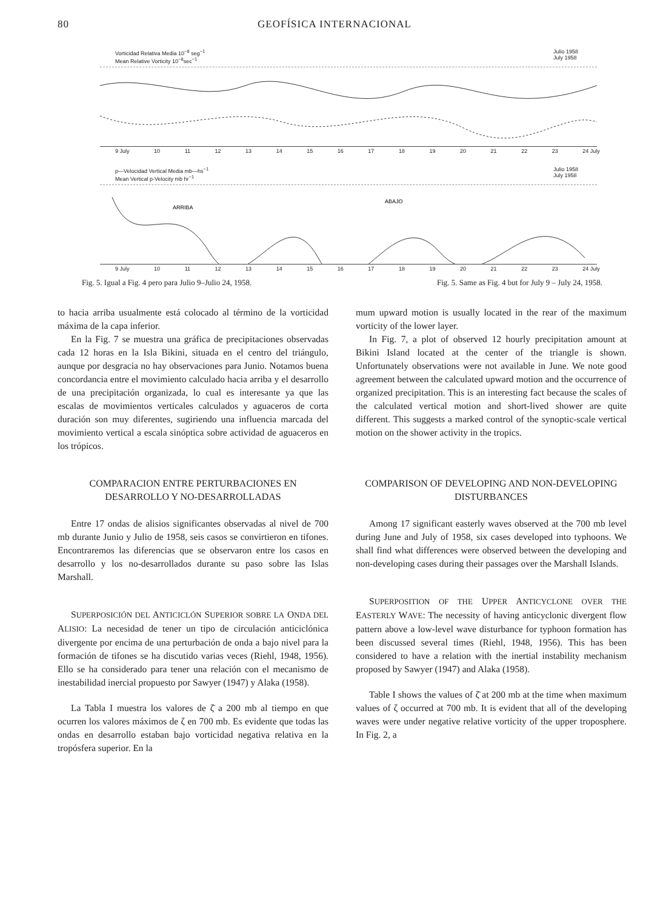80 GEOFÍSICA INTERNACIONAL
Vorticidad Relativa Media 10<sup>−8</sup> seg<sup>−1</sup>
Mean Relative Vorticity 10<sup>−8</sup>sec<sup>−1</sup> Julio 1958
July 1958
9 July 10 11 12 13 14 15 16 17 18 19 20 21 22 23 24 July
p—Velocidad Vertical Media mb—hs<sup>−1</sup>
Mean Vertical p-Velocity mb hr<sup>−1</sup> Julio 1958
July 1958
ARRIBA
ABAJO
9 July 10 11 12 13 14 15 16 17 18 19 20 21 22 23 24 July
Fig. 5. Igual a Fig. 4 pero para Julio 9–Julio 24, 1958. Fig. 5. Same as Fig. 4 but for July 9 – July 24, 1958.
to hacia arriba usualmente está colocado al término de la vorticidad máxima de la capa inferior.
En la Fig. 7 se muestra una gráfica de precipitaciones observadas cada 12 horas en la Isla Bikini, situada en el centro del triángulo, aunque por desgracia no hay observaciones para Junio. Notamos buena concordancia entre el movimiento calculado hacia arriba y el desarrollo de una precipitación organizada, lo cual es interesante ya que las escalas de movimientos verticales calculados y aguaceros de corta duración son muy diferentes, sugiriendo una influencia marcada del movimiento vertical a escala sinóptica sobre actividad de aguaceros en los trópicos.
COMPARACION ENTRE PERTURBACIONES EN DESARROLLO Y NO-DESARROLLADAS
Entre 17 ondas de alisios significantes observadas al nivel de 700 mb durante Junio y Julio de 1958, seis casos se convirtieron en tifones. Encontraremos las diferencias que se observaron entre los casos en desarrollo y los no-desarrollados durante su paso sobre las Islas Marshall.
SUPERPOSICIÓN DEL ANTICICLÓN SUPERIOR SOBRE LA ONDA DEL ALISIO: La necesidad de tener un tipo de circulación anticiclónica divergente por encima de una perturbación de onda a bajo nivel para la formación de tifones se ha discutido varias veces (Riehl, 1948, 1956). Ello se ha considerado para tener una relación con el mecanismo de inestabilidad inercial propuesto por Sawyer (1947) y Alaka (1958).
La Tabla I muestra los valores de ζ̄ a 200 mb al tiempo en que ocurren los valores máximos de ζ en 700 mb. Es evidente que todas las ondas en desarrollo estaban bajo vorticidad negativa relativa en la tropósfera superior. En la
mum upward motion is usually located in the rear of the maximum vorticity of the lower layer.
In Fig. 7, a plot of observed 12 hourly precipitation amount at Bikini Island located at the center of the triangle is shown. Unfortunately observations were not available in June. We note good agreement between the calculated upward motion and the occurrence of organized precipitation. This is an interesting fact because the scales of the calculated vertical motion and short-lived shower are quite different. This suggests a marked control of the synoptic-scale vertical motion on the shower activity in the tropics.
COMPARISON OF DEVELOPING AND NON-DEVELOPING DISTURBANCES
Among 17 significant easterly waves observed at the 700 mb level during June and July of 1958, six cases developed into typhoons. We shall find what differences were observed between the developing and non-developing cases during their passages over the Marshall Islands.
SUPERPOSITION OF THE UPPER ANTICYCLONE OVER THE EASTERLY WAVE: The necessity of having anticyclonic divergent flow pattern above a low-level wave disturbance for typhoon formation has been discussed several times (Riehl, 1948, 1956). This has been considered to have a relation with the inertial instability mechanism proposed by Sawyer (1947) and Alaka (1958).
Table I shows the values of ζ̄ at 200 mb at the time when maximum values of ζ occurred at 700 mb. It is evident that all of the developing waves were under negative relative vorticity of the upper troposphere. In Fig. 2, a